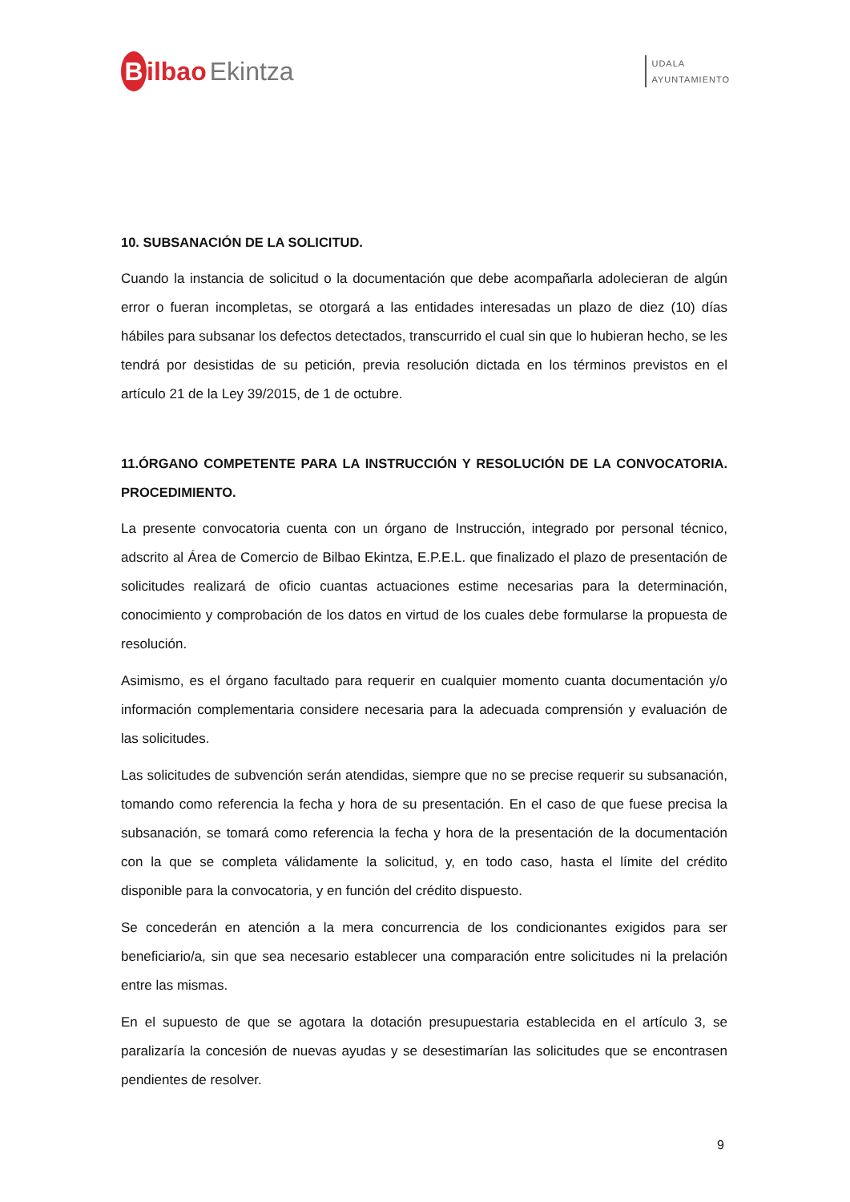Bilbao Ekintza
UDALA
AYUNTAMIENTO
10. SUBSANACIÓN DE LA SOLICITUD.
Cuando la instancia de solicitud o la documentación que debe acompañarla adolecieran de algún error o fueran incompletas, se otorgará a las entidades interesadas un plazo de diez (10) días hábiles para subsanar los defectos detectados, transcurrido el cual sin que lo hubieran hecho, se les tendrá por desistidas de su petición, previa resolución dictada en los términos previstos en el artículo 21 de la Ley 39/2015, de 1 de octubre.
11.ÓRGANO COMPETENTE PARA LA INSTRUCCIÓN Y RESOLUCIÓN DE LA CONVOCATORIA. PROCEDIMIENTO.
La presente convocatoria cuenta con un órgano de Instrucción, integrado por personal técnico, adscrito al Área de Comercio de Bilbao Ekintza, E.P.E.L. que finalizado el plazo de presentación de solicitudes realizará de oficio cuantas actuaciones estime necesarias para la determinación, conocimiento y comprobación de los datos en virtud de los cuales debe formularse la propuesta de resolución.
Asimismo, es el órgano facultado para requerir en cualquier momento cuanta documentación y/o información complementaria considere necesaria para la adecuada comprensión y evaluación de las solicitudes.
Las solicitudes de subvención serán atendidas, siempre que no se precise requerir su subsanación, tomando como referencia la fecha y hora de su presentación. En el caso de que fuese precisa la subsanación, se tomará como referencia la fecha y hora de la presentación de la documentación con la que se completa válidamente la solicitud, y, en todo caso, hasta el límite del crédito disponible para la convocatoria, y en función del crédito dispuesto.
Se concederán en atención a la mera concurrencia de los condicionantes exigidos para ser beneficiario/a, sin que sea necesario establecer una comparación entre solicitudes ni la prelación entre las mismas.
En el supuesto de que se agotara la dotación presupuestaria establecida en el artículo 3, se paralizaría la concesión de nuevas ayudas y se desestimarían las solicitudes que se encontrasen pendientes de resolver.
9